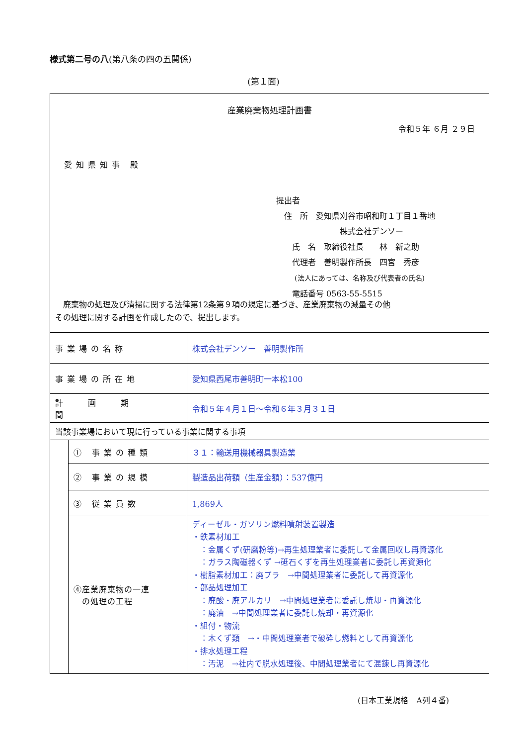様式第二号の八(第八条の四の五関係)
(第１面)
産業廃棄物処理計画書
令和５年 ６月 ２９日
愛知県知事 殿
提出者
　住　所　愛知県刈谷市昭和町１丁目１番地
　　　　　　　　株式会社デンソー
　　氏　名　取締役社長　　林　新之助
　　代理者　善明製作所長　四宮　秀彦
　　 (法人にあっては、名称及び代表者の氏名)
　　電話番号 0563-55-5515
　廃棄物の処理及び清掃に関する法律第12条第９項の規定に基づき、産業廃棄物の減量その他
その処理に関する計画を作成したので、提出します。
| 事業場の名称 | | 株式会社デンソー 善明製作所 |
| 事業場の所在地 | | 愛知県西尾市善明町一本松100 |
| 計画期間 | | 令和５年４月１日～令和６年３月３１日 |
| 当該事業場において現に行っている事業に関する事項 | | |
| | ① 事業の種類 | ３１：輸送用機械器具製造業 |
| | ② 事業の規模 | 製造品出荷額（生産金額）：537億円 |
| | ③ 従業員数 | 1,869人 |
| | ④産業廃棄物の一連 の処理の工程 | ディーゼル・ガソリン燃料噴射装置製造 ・鉄素材加工 ：金属くず(研磨粉等)→再生処理業者に委託して金属回収し再資源化 ：ガラス陶磁器くず →砥石くずを再生処理業者に委託し再資源化 ・樹脂素材加工：廃プラ →中間処理業者に委託して再資源化 ・部品処理加工 ：廃酸・廃アルカリ →中間処理業者に委託し焼却・再資源化 ：廃油 →中間処理業者に委託し焼却・再資源化 ・組付・物流 ：木くず類 →・中間処理業者で破砕し燃料として再資源化 ・排水処理工程 ：汚泥 →社内で脱水処理後、中間処理業者にて混錬し再資源化 |
(日本工業規格　A列４番)